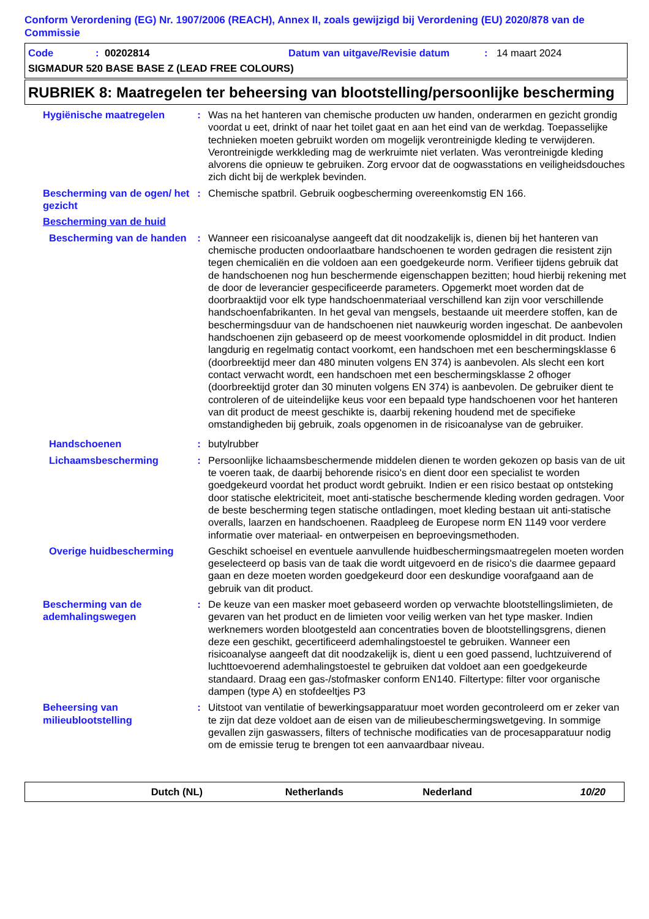Conform Verordening (EG) Nr. 1907/2006 (REACH), Annex II, zoals gewijzigd bij Verordening (EU) 2020/878 van de Commissie
Code: 00202814 Datum van uitgave/Revisie datum: 14 maart 2024
SIGMADUR 520 BASE BASE Z (LEAD FREE COLOURS)
RUBRIEK 8: Maatregelen ter beheersing van blootstelling/persoonlijke bescherming
Hygiënische maatregelen : Was na het hanteren van chemische producten uw handen, onderarmen en gezicht grondig voordat u eet, drinkt of naar het toilet gaat en aan het eind van de werkdag. Toepasselijke technieken moeten gebruikt worden om mogelijk verontreinigde kleding te verwijderen. Verontreinigde werkkleding mag de werkruimte niet verlaten. Was verontreinigde kleding alvorens die opnieuw te gebruiken. Zorg ervoor dat de oogwasstations en veiligheidsdouches zich dicht bij de werkplek bevinden.
Bescherming van de ogen/ het gezicht
: Chemische spatbril. Gebruik oogbescherming overeenkomstig EN 166.
Bescherming van de huid
Bescherming van de handen
: Wanneer een risicoanalyse aangeeft dat dit noodzakelijk is, dienen bij het hanteren van chemische producten ondoorlaatbare handschoenen te worden gedragen die resistent zijn tegen chemicaliën en die voldoen aan een goedgekeurde norm. Verifieer tijdens gebruik dat de handschoenen nog hun beschermende eigenschappen bezitten; houd hierbij rekening met de door de leverancier gespecificeerde parameters. Opgemerkt moet worden dat de doorbraaktijd voor elk type handschoenmateriaal verschillend kan zijn voor verschillende handschoenfabrikanten. In het geval van mengsels, bestaande uit meerdere stoffen, kan de beschermingsduur van de handschoenen niet nauwkeurig worden ingeschat. De aanbevolen handschoenen zijn gebaseerd op de meest voorkomende oplosmiddel in dit product. Indien langdurig en regelmatig contact voorkomt, een handschoen met een beschermingsklasse 6 (doorbreektijd meer dan 480 minuten volgens EN 374) is aanbevolen. Als slecht een kort contact verwacht wordt, een handschoen met een beschermingsklasse 2 ofhoger (doorbreektijd groter dan 30 minuten volgens EN 374) is aanbevolen. De gebruiker dient te controleren of de uiteindelijke keus voor een bepaald type handschoenen voor het hanteren van dit product de meest geschikte is, daarbij rekening houdend met de specifieke omstandigheden bij gebruik, zoals opgenomen in de risicoanalyse van de gebruiker.
Handschoenen : butylrubber
Lichaamsbescherming : Persoonlijke lichaamsbeschermende middelen dienen te worden gekozen op basis van de uit te voeren taak, de daarbij behorende risico's en dient door een specialist te worden goedgekeurd voordat het product wordt gebruikt. Indien er een risico bestaat op ontsteking door statische elektriciteit, moet anti-statische beschermende kleding worden gedragen. Voor de beste bescherming tegen statische ontladingen, moet kleding bestaan uit anti-statische overalls, laarzen en handschoenen. Raadpleeg de Europese norm EN 1149 voor verdere informatie over materiaal- en ontwerpeisen en beproevingsmethoden.
Overige huidbescherming Geschikt schoeisel en eventuele aanvullende huidbeschermingsmaatregelen moeten worden geselecteerd op basis van de taak die wordt uitgevoerd en de risico's die daarmee gepaard gaan en deze moeten worden goedgekeurd door een deskundige voorafgaand aan de gebruik van dit product.
Bescherming van de ademhalingswegen
: De keuze van een masker moet gebaseerd worden op verwachte blootstellingslimieten, de gevaren van het product en de limieten voor veilig werken van het type masker. Indien werknemers worden blootgesteld aan concentraties boven de blootstellingsgrens, dienen deze een geschikt, gecertificeerd ademhalingstoestel te gebruiken. Wanneer een risicoanalyse aangeeft dat dit noodzakelijk is, dient u een goed passend, luchtzuiverend of luchttoevoerend ademhalingstoestel te gebruiken dat voldoet aan een goedgekeurde standaard. Draag een gas-/stofmasker conform EN140. Filtertype: filter voor organische dampen (type A) en stofdeeltjes P3
Beheersing van milieublootstelling
: Uitstoot van ventilatie of bewerkingsapparatuur moet worden gecontroleerd om er zeker van te zijn dat deze voldoet aan de eisen van de milieubeschermingswetgeving. In sommige gevallen zijn gaswassers, filters of technische modificaties van de procesapparatuur nodig om de emissie terug te brengen tot een aanvaardbaar niveau.
Dutch (NL) Netherlands Nederland 10/20